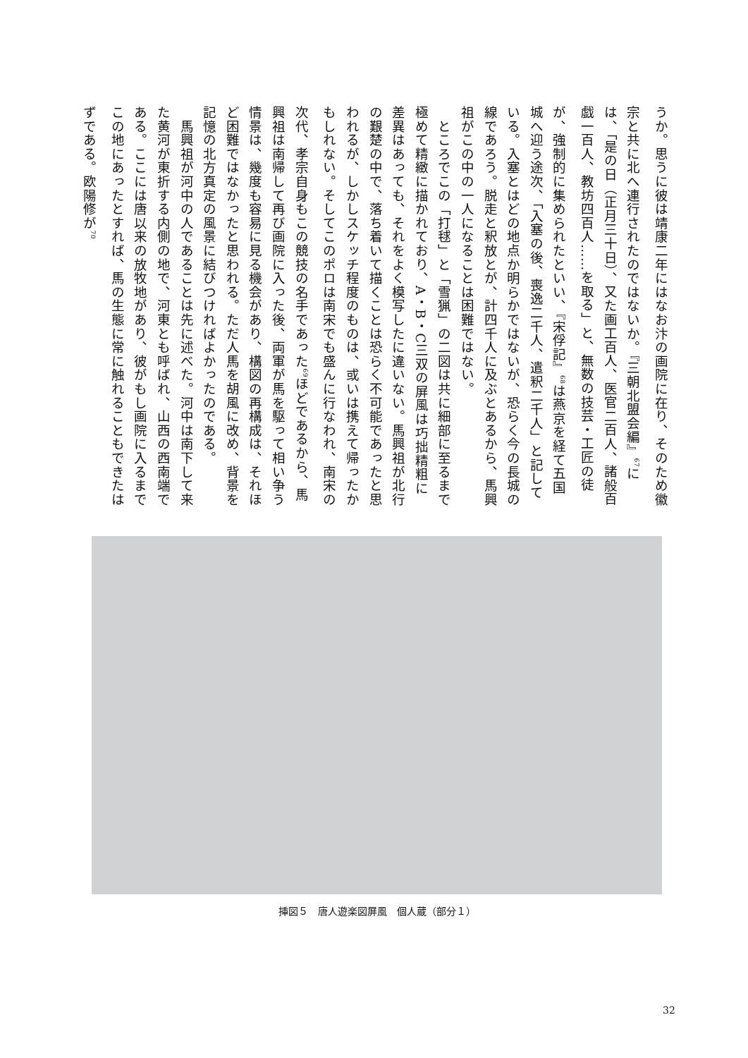うか。思うに彼は靖康二年にはなお汴の画院に在り、そのため徽宗と共に北へ連行されたのではないか。『三朝北盟会編』<sup>67</sup>には、「是の日（正月三十日）、又た画工百人、医官二百人、諸般百戯一百人、教坊四百人……を取る」と、無数の技芸・工匠の徒が、強制的に集められたといい、『宋俘記』<sup>68</sup>は燕京を経て五国城へ迎う途次、「入塞の後、喪逸二千人、遣釈二千人」と記している。入塞とはどの地点か明らかではないが、恐らく今の長城の線であろう。脱走と釈放とが、計四千人に及ぶとあるから、馬興祖がこの中の一人になることは困難ではない。
　ところでこの「打毬」と「雪猟」の二図は共に細部に至るまで極めて精緻に描かれており、A・B・C三双の屏風は巧拙精粗に差異はあっても、それをよく模写したに違いない。馬興祖が北行の艱楚の中で、落ち着いて描くことは恐らく不可能であったと思われるが、しかしスケッチ程度のものは、或いは携えて帰ったかもしれない。そしてこのポロは南宋でも盛んに行なわれ、南宋の次代、孝宗自身もこの競技の名手であった<sup>69</sup>ほどであるから、馬興祖は南帰して再び画院に入った後、両軍が馬を駆って相い争う情景は、幾度も容易に見る機会があり、構図の再構成は、それほど困難ではなかったと思われる。ただ人馬を胡風に改め、背景を記憶の北方真定の風景に結びつければよかったのである。
　馬興祖が河中の人であることは先に述べた。河中は南下して来た黄河が東折する内側の地で、河東とも呼ばれ、山西の西南端である。ここには唐以来の放牧地があり、彼がもし画院に入るまでこの地にあったとすれば、馬の生態に常に触れることもできたはずである。欧陽修が<sup>70</sup>
挿図５　唐人遊楽図屏風　個人蔵（部分１）
32